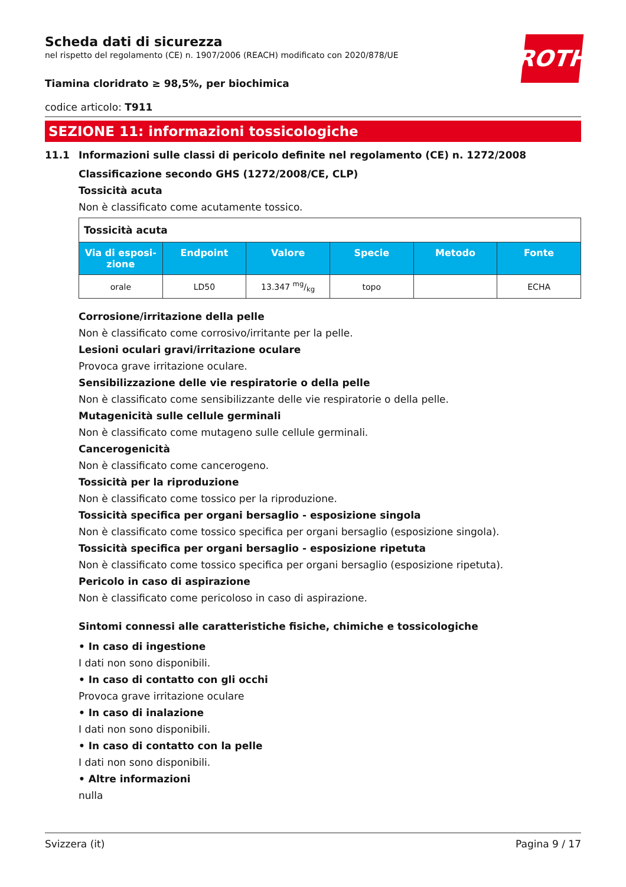ROTH
Scheda dati di sicurezza
nel rispetto del regolamento (CE) n. 1907/2006 (REACH) modificato con 2020/878/UE
Tiamina cloridrato ≥ 98,5%, per biochimica
codice articolo: T911
SEZIONE 11: informazioni tossicologiche
11.1 Informazioni sulle classi di pericolo definite nel regolamento (CE) n. 1272/2008
Classificazione secondo GHS (1272/2008/CE, CLP)
Tossicità acuta
Non è classificato come acutamente tossico.
| Tossicità acuta | | | | | |
| Via di esposi-zione | Endpoint | Valore | Specie | Metodo | Fonte |
| orale | LD50 | 13.347 mg/kg | topo | | ECHA |
Corrosione/irritazione della pelle
Non è classificato come corrosivo/irritante per la pelle.
Lesioni oculari gravi/irritazione oculare
Provoca grave irritazione oculare.
Sensibilizzazione delle vie respiratorie o della pelle
Non è classificato come sensibilizzante delle vie respiratorie o della pelle.
Mutagenicità sulle cellule germinali
Non è classificato come mutageno sulle cellule germinali.
Cancerogenicità
Non è classificato come cancerogeno.
Tossicità per la riproduzione
Non è classificato come tossico per la riproduzione.
Tossicità specifica per organi bersaglio - esposizione singola
Non è classificato come tossico specifica per organi bersaglio (esposizione singola).
Tossicità specifica per organi bersaglio - esposizione ripetuta
Non è classificato come tossico specifica per organi bersaglio (esposizione ripetuta).
Pericolo in caso di aspirazione
Non è classificato come pericoloso in caso di aspirazione.
Sintomi connessi alle caratteristiche fisiche, chimiche e tossicologiche
• In caso di ingestione
I dati non sono disponibili.
• In caso di contatto con gli occhi
Provoca grave irritazione oculare
• In caso di inalazione
I dati non sono disponibili.
• In caso di contatto con la pelle
I dati non sono disponibili.
• Altre informazioni
nulla
Svizzera (it) Pagina 9 / 17